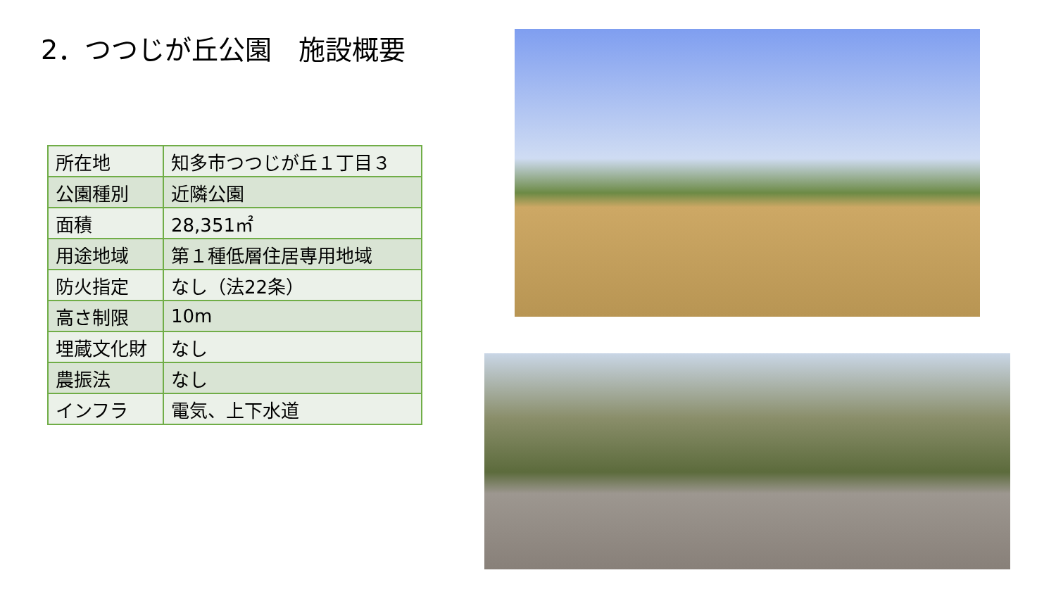2．つつじが丘公園　施設概要
| 所在地 | 知多市つつじが丘１丁目３ |
| 公園種別 | 近隣公園 |
| 面積 | 28,351㎡ |
| 用途地域 | 第１種低層住居専用地域 |
| 防火指定 | なし（法22条） |
| 高さ制限 | 10m |
| 埋蔵文化財 | なし |
| 農振法 | なし |
| インフラ | 電気、上下水道 |